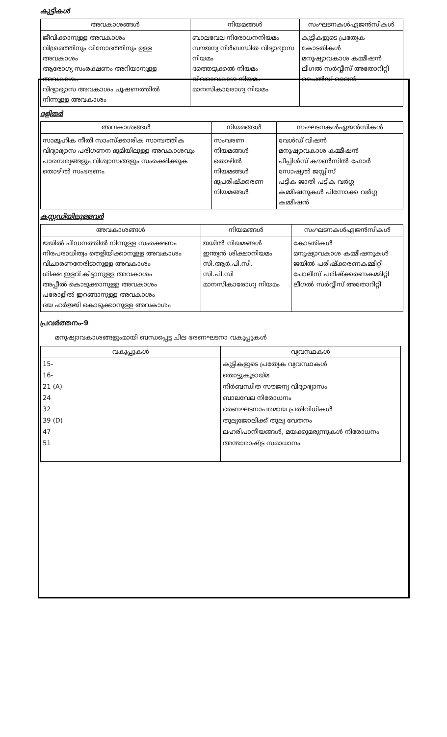കുട്ടികൾ
| അവകാശങ്ങൾ | നിയമങ്ങൾ | സംഘടനകൾഏജൻസികൾ |
| --- | --- | --- |
| ജീവിക്കാനുള്ള അവകാശം വിശ്രമത്തിനും വിനോദത്തിനും ഉള്ള അവകാശം ആരോഗ്യ സംരക്ഷണം അറിയാനുള്ള അവകാശം വിദ്യാഭ്യാസ അവകാശം ചൂഷണത്തിൽ നിന്നുള്ള അവകാശം | ബാലവേല നിരോധനനിയമം സൗജന്യ നിർബന്ധിത വിദ്യാഭ്യാസ നിയമം ദത്തെടുക്കൽ നിയമം വിവരാവകാശ നിയമം മാനസികാരോഗ്യ നിയമം | കുട്ടികളുടെ പ്രത്യേക കോടതികൾ മനുഷ്യാവകാശ കമ്മീഷൻ ലീഗൽ സർവ്വീസ് അതോറിറ്റി ചൈൽഡ് ലൈൻ |
ദളിതർ
| അവകാശങ്ങൾ | നിയമങ്ങൾ | സംഘടനകൾഏജൻസികൾ |
| --- | --- | --- |
| സാമൂഹിക നീതി സാംസ്ക്കാരിക സാമ്പത്തിക വിദ്യാഭ്യാസ പരിഗണന ഭൂമിയിലുള്ള അവകാശവും പാരമ്പര്യങ്ങളും വിശ്വാസങ്ങളും സംരക്ഷിക്കുക തൊഴിൽ സംഭരണം | സംവരണ നിയമങ്ങൾ തൊഴിൽ നിയമങ്ങൾ ഭൂപരിഷ്ക്കരണ നിയമങ്ങൾ | വേൾഡ് വിഷൻ മനുഷ്യാവകാശ കമ്മീഷൻ പീപ്പിൾസ് കൗൺസിൽ ഫോർ സോഷ്യൽ ജസ്റ്റിസ് പട്ടിക ജാതി പട്ടിക വർഗ്ഗ കമ്മീഷനുകൾ പിന്നോക്ക വർഗ്ഗ കമ്മീഷൻ |
കസ്റ്റഡിയിലുള്ളവർ
| അവകാശങ്ങൾ | നിയമങ്ങൾ | സംഘടനകൾഏജൻസികൾ |
| --- | --- | --- |
| ജയിൽ പീഡനത്തിൽ നിന്നുള്ള സംരക്ഷണം നിരപരാധിത്വം തെളിയിക്കാനുള്ള അവകാശം വിചാരണനേരിടാനുള്ള അവകാശം ശിക്ഷ ഇളവ് കിട്ടാനുള്ള അവകാശം അപ്പീൽ കൊടുക്കാനുള്ള അവകാശം പരോളിൽ ഇറങ്ങാനുള്ള അവകാശം ദയ ഹർജ്ജി കൊടുക്കാനുള്ള അവകാശം | ജയിൽ നിയമങ്ങൾ ഇന്ത്യൻ ശിക്ഷാനിയമം സി.ആർ.പി.സി. സി.പി.സി മാനസികാരോഗ്യ നിയമം | കോടതികൾ മനുഷ്യാവകാശ കമ്മീഷനുകൾ ജയിൽ പരിഷ്ക്കരണകമ്മിറ്റി പോലീസ് പരിഷ്ക്കരണകമ്മിറ്റി ലീഗൽ സർവ്വീസ് അതോറിറ്റി |
പ്രവർത്തനം-9
മനുഷ്യാവകാശങ്ങളുംമായി ബന്ധപ്പെട്ട ചില ഭരണഘടനാ വകുപ്പുകൾ
| വകുപ്പുകൾ | വ്യവസ്ഥകൾ |
| --- | --- |
| 15- | കുട്ടികളുടെ പ്രത്യേക വ്യവസ്ഥകൾ |
| 16- | തൊട്ടുകൂടായ്മ |
| 21 (A) | നിർബന്ധിത സൗജന്യ വിദ്യാഭ്യാസം |
| 24 | ബാലവേല നിരോധനം |
| 32 | ഭരണഘടനാപരമായ പ്രതിവിധികൾ |
| 39 (D) | തുല്യജോലിക്ക് തുല്യ വേതനം |
| 47 | ലഹരിപാനീയങ്ങൾ, മയക്കുമരുന്നുകൾ നിരോധനം |
| 51 | അന്താരാഷ്ട്ര സമാധാനം |